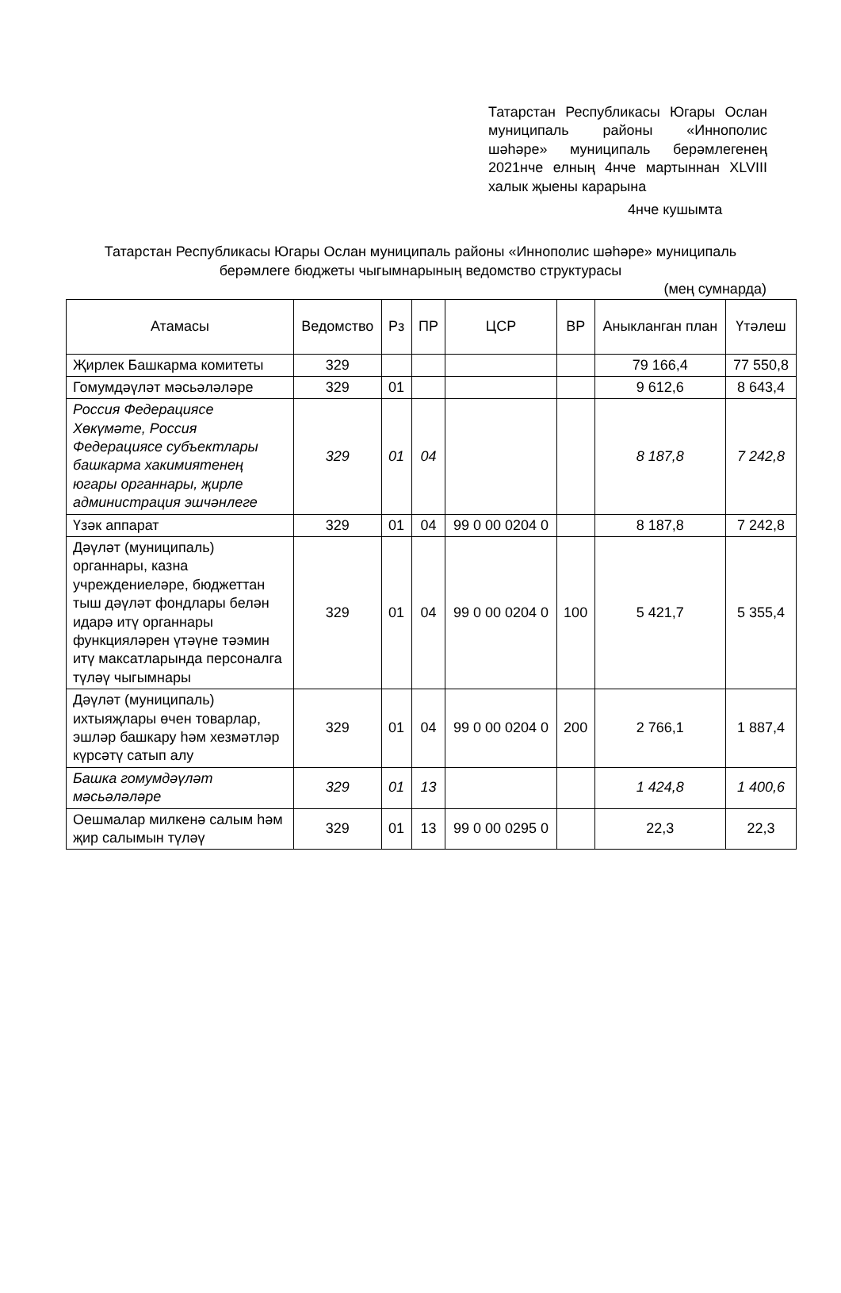Татарстан Республикасы Югары Ослан муниципаль районы «Иннополис шәһәре» муниципаль берәмлегенең 2021нче елның 4нче мартыннан XLVIII халык җыены карарына
4нче кушымта
Татарстан Республикасы Югары Ослан муниципаль районы «Иннополис шәһәре» муниципаль берәмлеге бюджеты чыгымнарының ведомство структурасы
(мең сумнарда)
| Атамасы | Ведомство | Рз | ПР | ЦСР | ВР | Аныкланган план | Үтәлеш |
| --- | --- | --- | --- | --- | --- | --- | --- |
| Җирлек Башкарма комитеты | 329 | | | | | 79 166,4 | 77 550,8 |
| Гомумдәүләт мәсьәләләре | 329 | 01 | | | | 9 612,6 | 8 643,4 |
| Россия Федерациясе Хөкүмәте, Россия Федерациясе субъектлары башкарма хакимиятенең югары органнары, җирле администрация эшчәнлеге | 329 | 01 | 04 | | | 8 187,8 | 7 242,8 |
| Үзәк аппарат | 329 | 01 | 04 | 99 0 00 0204 0 | | 8 187,8 | 7 242,8 |
| Дәүләт (муниципаль) органнары, казна учреждениеләре, бюджеттан тыш дәүләт фондлары белән идарә итү органнары функцияләрен үтәүне тәэмин итү максатларында персоналга түләү чыгымнары | 329 | 01 | 04 | 99 0 00 0204 0 | 100 | 5 421,7 | 5 355,4 |
| Дәүләт (муниципаль) ихтыяҗлары өчен товарлар, эшләр башкару һәм хезмәтләр күрсәтү сатып алу | 329 | 01 | 04 | 99 0 00 0204 0 | 200 | 2 766,1 | 1 887,4 |
| Башка гомумдәүләт мәсьәләләре | 329 | 01 | 13 | | | 1 424,8 | 1 400,6 |
| Оешмалар милкенә салым һәм җир салымын түләү | 329 | 01 | 13 | 99 0 00 0295 0 | | 22,3 | 22,3 |